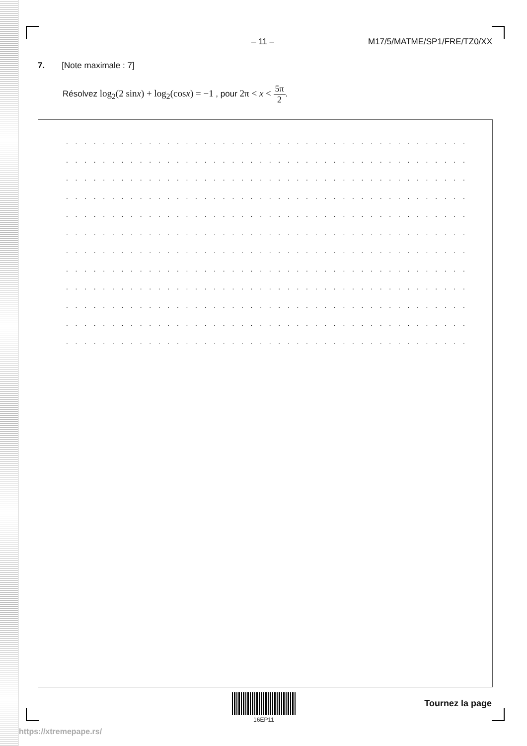– 11 – M17/5/MATME/SP1/FRE/TZ0/XX
7. [Note maximale : 7]
Résolvez log<sub>2</sub>(2 sinx) + log<sub>2</sub>(cosx) = −1 , pour 2π < x < 5π 2.
. . . . . . . . . . . . . . . . . . . . . . . . . . . . . . . . . . . . . . . . . . . . . . . . . . . . . . . . . . . . . . . .
. . . . . . . . . . . . . . . . . . . . . . . . . . . . . . . . . . . . . . . . . . . . . . . . . . . . . . . . . . . . . . . .
. . . . . . . . . . . . . . . . . . . . . . . . . . . . . . . . . . . . . . . . . . . . . . . . . . . . . . . . . . . . . . . .
. . . . . . . . . . . . . . . . . . . . . . . . . . . . . . . . . . . . . . . . . . . . . . . . . . . . . . . . . . . . . . . .
. . . . . . . . . . . . . . . . . . . . . . . . . . . . . . . . . . . . . . . . . . . . . . . . . . . . . . . . . . . . . . . .
. . . . . . . . . . . . . . . . . . . . . . . . . . . . . . . . . . . . . . . . . . . . . . . . . . . . . . . . . . . . . . . .
. . . . . . . . . . . . . . . . . . . . . . . . . . . . . . . . . . . . . . . . . . . . . . . . . . . . . . . . . . . . . . . .
. . . . . . . . . . . . . . . . . . . . . . . . . . . . . . . . . . . . . . . . . . . . . . . . . . . . . . . . . . . . . . . .
. . . . . . . . . . . . . . . . . . . . . . . . . . . . . . . . . . . . . . . . . . . . . . . . . . . . . . . . . . . . . . . .
. . . . . . . . . . . . . . . . . . . . . . . . . . . . . . . . . . . . . . . . . . . . . . . . . . . . . . . . . . . . . . . .
. . . . . . . . . . . . . . . . . . . . . . . . . . . . . . . . . . . . . . . . . . . . . . . . . . . . . . . . . . . . . . . .
. . . . . . . . . . . . . . . . . . . . . . . . . . . . . . . . . . . . . . . . . . . . . . . . . . . . . . . . . . . . . . . .
16EP11
Tournez la page
https://xtremepape.rs/